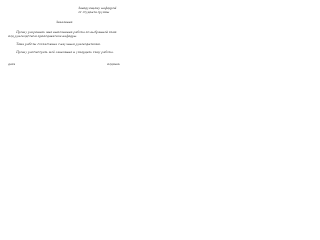Заведующему кафедрой от студента группы
Заявление
Прошу разрешить мне выполнение работы по выбранной теме под руководством преподавателя кафедры.
Тема работы согласована с научным руководителем.
Прошу рассмотреть моё заявление и утвердить тему работы.
дата подпись